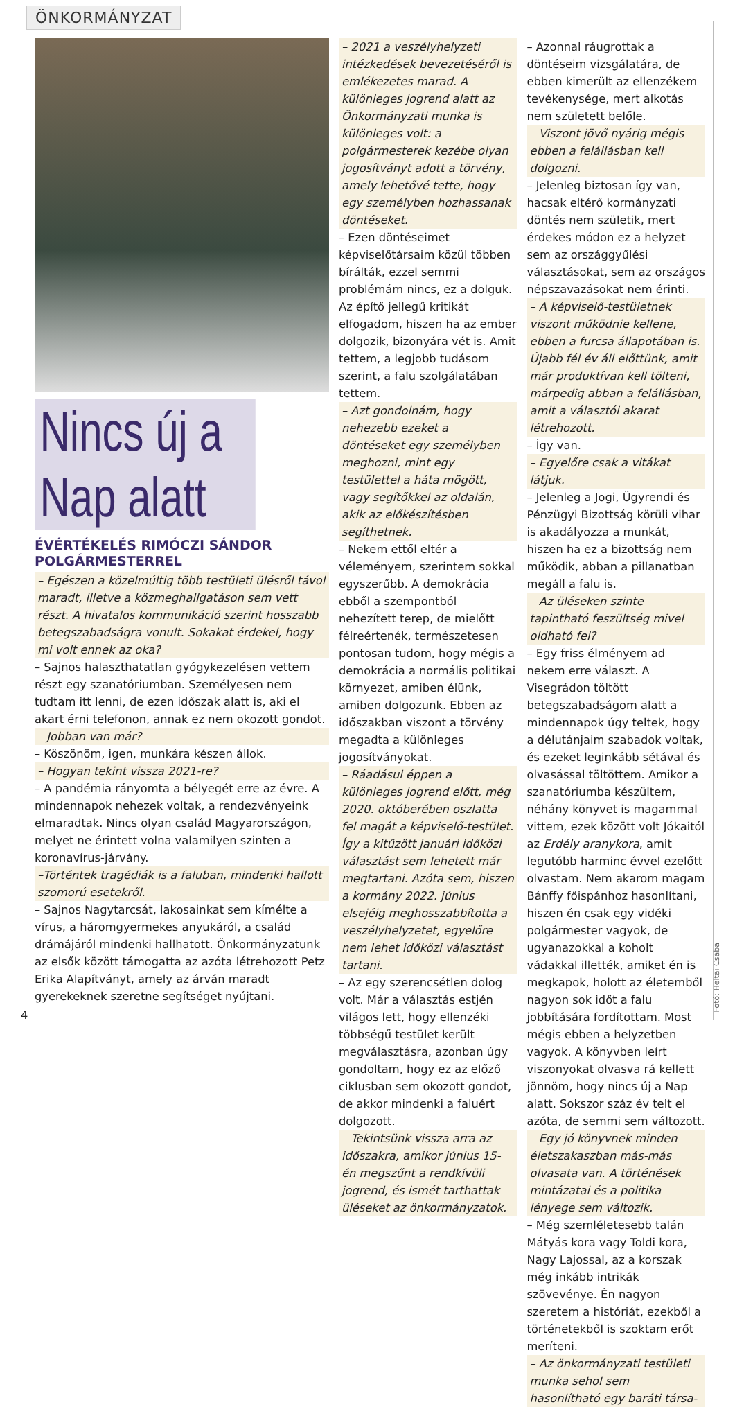ÖNKORMÁNYZAT
Nincs új a Nap alatt
ÉVÉRTÉKELÉS RIMÓCZI SÁNDOR POLGÁRMESTERREL
– Egészen a közelmúltig több testületi ülésről távol maradt, illetve a közmeghallgatáson sem vett részt. A hivatalos kommunikáció szerint hosszabb betegszabadságra vonult. Sokakat érdekel, hogy mi volt ennek az oka?
– Sajnos halaszthatatlan gyógykezelésen vettem részt egy szanatóriumban. Személyesen nem tudtam itt lenni, de ezen időszak alatt is, aki el akart érni telefonon, annak ez nem okozott gondot.
– Jobban van már?
– Köszönöm, igen, munkára készen állok.
– Hogyan tekint vissza 2021-re?
– A pandémia rányomta a bélyegét erre az évre. A mindennapok nehezek voltak, a rendezvényeink elmaradtak. Nincs olyan család Magyarországon, melyet ne érintett volna valamilyen szinten a koronavírus-járvány.
–Történtek tragédiák is a faluban, mindenki hallott szomorú esetekről.
– Sajnos Nagytarcsát, lakosainkat sem kímélte a vírus, a háromgyermekes anyukáról, a család drámájáról mindenki hallhatott. Önkormányzatunk az elsők között támogatta az azóta létrehozott Petz Erika Alapítványt, amely az árván maradt gyerekeknek szeretne segítséget nyújtani.
– 2021 a veszélyhelyzeti intézkedések bevezetéséről is emlékezetes marad. A különleges jogrend alatt az Önkormányzati munka is különleges volt: a polgármesterek kezébe olyan jogosítványt adott a törvény, amely lehetővé tette, hogy egy személyben hozhassanak döntéseket.
– Ezen döntéseimet képviselőtársaim közül többen bírálták, ezzel semmi problémám nincs, ez a dolguk. Az építő jellegű kritikát elfogadom, hiszen ha az ember dolgozik, bizonyára vét is. Amit tettem, a legjobb tudásom szerint, a falu szolgálatában tettem.
– Azt gondolnám, hogy nehezebb ezeket a döntéseket egy személyben meghozni, mint egy testülettel a háta mögött, vagy segítőkkel az oldalán, akik az előkészítésben segíthetnek.
– Nekem ettől eltér a véleményem, szerintem sokkal egyszerűbb. A demokrácia ebből a szempontból nehezített terep, de mielőtt félreértenék, természetesen pontosan tudom, hogy mégis a demokrácia a normális politikai környezet, amiben élünk, amiben dolgozunk. Ebben az időszakban viszont a törvény megadta a különleges jogosítványokat.
– Ráadásul éppen a különleges jogrend előtt, még 2020. októberében oszlatta fel magát a képviselő-testület. Így a kitűzött januári időközi választást sem lehetett már megtartani. Azóta sem, hiszen a kormány 2022. június elsejéig meghosszabbította a veszélyhelyzetet, egyelőre nem lehet időközi választást tartani.
– Az egy szerencsétlen dolog volt. Már a választás estjén világos lett, hogy ellenzéki többségű testület került megválasztásra, azonban úgy gondoltam, hogy ez az előző ciklusban sem okozott gondot, de akkor mindenki a faluért dolgozott.
– Tekintsünk vissza arra az időszakra, amikor június 15-én megszűnt a rendkívüli jogrend, és ismét tarthattak üléseket az önkormányzatok.
– Azonnal ráugrottak a döntéseim vizsgálatára, de ebben kimerült az ellenzékem tevékenysége, mert alkotás nem született belőle.
– Viszont jövő nyárig mégis ebben a felállásban kell dolgozni.
– Jelenleg biztosan így van, hacsak eltérő kormányzati döntés nem születik, mert érdekes módon ez a helyzet sem az országgyűlési választásokat, sem az országos népszavazásokat nem érinti.
– A képviselő-testületnek viszont működnie kellene, ebben a furcsa állapotában is. Újabb fél év áll előttünk, amit már produktívan kell tölteni, márpedig abban a felállásban, amit a választói akarat létrehozott.
– Így van.
– Egyelőre csak a vitákat látjuk.
– Jelenleg a Jogi, Ügyrendi és Pénzügyi Bizottság körüli vihar is akadályozza a munkát, hiszen ha ez a bizottság nem működik, abban a pillanatban megáll a falu is.
– Az üléseken szinte tapintható feszültség mivel oldható fel?
– Egy friss élményem ad nekem erre választ. A Visegrádon töltött betegszabadságom alatt a mindennapok úgy teltek, hogy a délutánjaim szabadok voltak, és ezeket leginkább sétával és olvasással töltöttem. Amikor a szanatóriumba készültem, néhány könyvet is magammal vittem, ezek között volt Jókaitól az Erdély aranykora, amit legutóbb harminc évvel ezelőtt olvastam. Nem akarom magam Bánffy főispánhoz hasonlítani, hiszen én csak egy vidéki polgármester vagyok, de ugyanazokkal a koholt vádakkal illették, amiket én is megkapok, holott az életemből nagyon sok időt a falu jobbítására fordítottam. Most mégis ebben a helyzetben vagyok. A könyvben leírt viszonyokat olvasva rá kellett jönnöm, hogy nincs új a Nap alatt. Sokszor száz év telt el azóta, de semmi sem változott.
– Egy jó könyvnek minden életszakaszban más-más olvasata van. A történések mintázatai és a politika lényege sem változik.
– Még szemléletesebb talán Mátyás kora vagy Toldi kora, Nagy Lajossal, az a korszak még inkább intrikák szövevénye. Én nagyon szeretem a históriát, ezekből a történetekből is szoktam erőt meríteni.
– Az önkormányzati testületi munka sehol sem hasonlítható egy baráti társa-
Fotó: Heltai Csaba
4